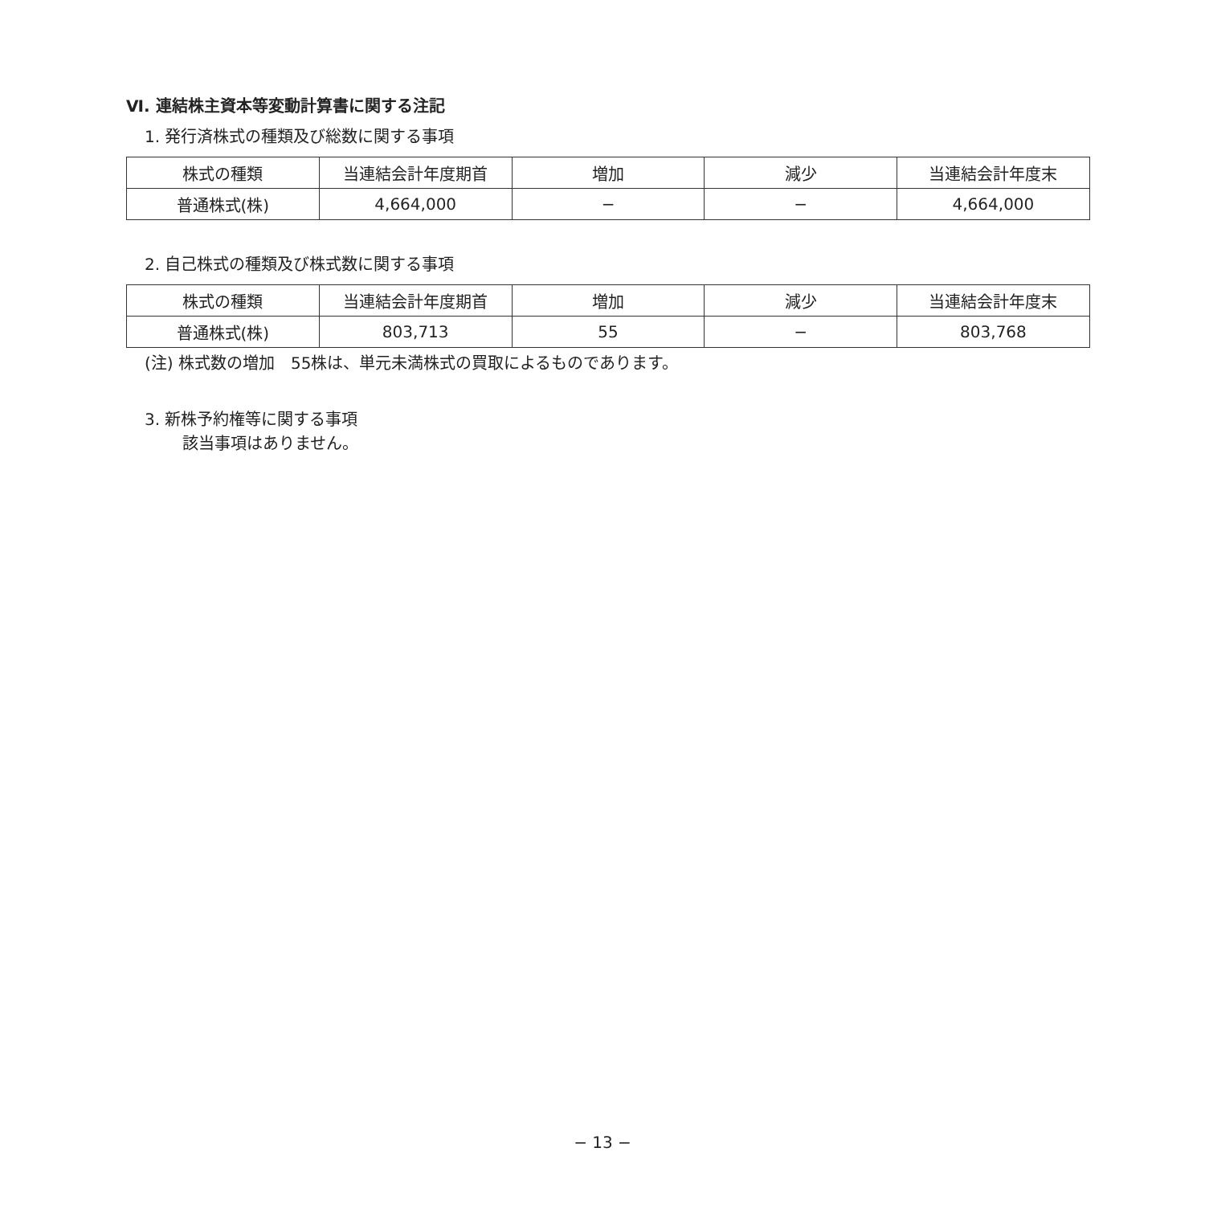Ⅵ. 連結株主資本等変動計算書に関する注記
1. 発行済株式の種類及び総数に関する事項
| 株式の種類 | 当連結会計年度期首 | 増加 | 減少 | 当連結会計年度末 |
| --- | --- | --- | --- | --- |
| 普通株式(株) | 4,664,000 | − | − | 4,664,000 |
2. 自己株式の種類及び株式数に関する事項
| 株式の種類 | 当連結会計年度期首 | 増加 | 減少 | 当連結会計年度末 |
| --- | --- | --- | --- | --- |
| 普通株式(株) | 803,713 | 55 | − | 803,768 |
(注) 株式数の増加　55株は、単元未満株式の買取によるものであります。
3. 新株予約権等に関する事項
該当事項はありません。
− 13 −